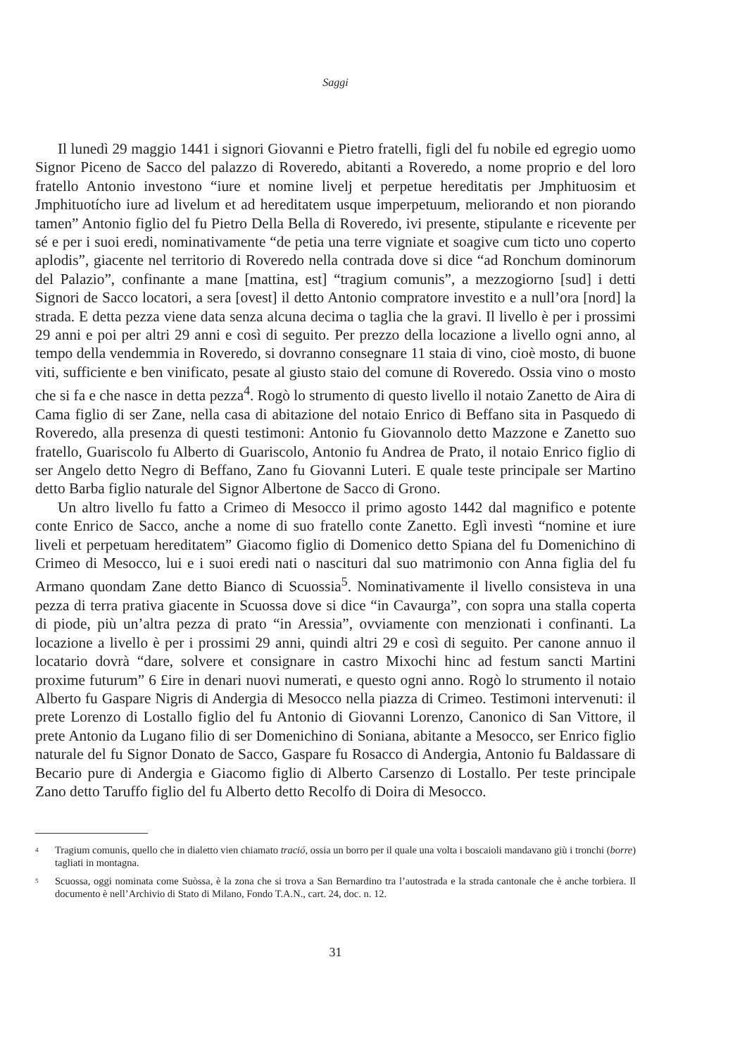Saggi
Il lunedì 29 maggio 1441 i signori Giovanni e Pietro fratelli, figli del fu nobile ed egregio uomo Signor Piceno de Sacco del palazzo di Roveredo, abitanti a Roveredo, a nome proprio e del loro fratello Antonio investono “iure et nomine livelj et perpetue hereditatis per Jmphituosim et Jmphituotícho iure ad livelum et ad hereditatem usque imperpetuum, meliorando et non piorando tamen” Antonio figlio del fu Pietro Della Bella di Roveredo, ivi presente, stipulante e ricevente per sé e per i suoi eredi, nominativamente “de petia una terre vigniate et soagive cum ticto uno coperto aplodis”, giacente nel territorio di Roveredo nella contrada dove si dice “ad Ronchum dominorum del Palazio”, confinante a mane [mattina, est] “tragium comunis”, a mezzogiorno [sud] i detti Signori de Sacco locatori, a sera [ovest] il detto Antonio compratore investito e a null’ora [nord] la strada. E detta pezza viene data senza alcuna decima o taglia che la gravi. Il livello è per i prossimi 29 anni e poi per altri 29 anni e così di seguito. Per prezzo della locazione a livello ogni anno, al tempo della vendemmia in Roveredo, si dovranno consegnare 11 staia di vino, cioè mosto, di buone viti, sufficiente e ben vinificato, pesate al giusto staio del comune di Roveredo. Ossia vino o mosto che si fa e che nasce in detta pezza<sup>4</sup>. Rogò lo strumento di questo livello il notaio Zanetto de Aira di Cama figlio di ser Zane, nella casa di abitazione del notaio Enrico di Beffano sita in Pasquedo di Roveredo, alla presenza di questi testimoni: Antonio fu Giovannolo detto Mazzone e Zanetto suo fratello, Guariscolo fu Alberto di Guariscolo, Antonio fu Andrea de Prato, il notaio Enrico figlio di ser Angelo detto Negro di Beffano, Zano fu Giovanni Luteri. E quale teste principale ser Martino detto Barba figlio naturale del Signor Albertone de Sacco di Grono.
Un altro livello fu fatto a Crimeo di Mesocco il primo agosto 1442 dal magnifico e potente conte Enrico de Sacco, anche a nome di suo fratello conte Zanetto. Eglì investì “nomine et iure liveli et perpetuam hereditatem” Giacomo figlio di Domenico detto Spiana del fu Domenichino di Crimeo di Mesocco, lui e i suoi eredi nati o nascituri dal suo matrimonio con Anna figlia del fu Armano quondam Zane detto Bianco di Scuossia<sup>5</sup>. Nominativamente il livello consisteva in una pezza di terra prativa giacente in Scuossa dove si dice “in Cavaurga”, con sopra una stalla coperta di piode, più un’altra pezza di prato “in Aressia”, ovviamente con menzionati i confinanti. La locazione a livello è per i prossimi 29 anni, quindi altri 29 e così di seguito. Per canone annuo il locatario dovrà “dare, solvere et consignare in castro Mixochi hinc ad festum sancti Martini proxime futurum” 6 £ire in denari nuovi numerati, e questo ogni anno. Rogò lo strumento il notaio Alberto fu Gaspare Nigris di Andergia di Mesocco nella piazza di Crimeo. Testimoni intervenuti: il prete Lorenzo di Lostallo figlio del fu Antonio di Giovanni Lorenzo, Canonico di San Vittore, il prete Antonio da Lugano filio di ser Domenichino di Soniana, abitante a Mesocco, ser Enrico figlio naturale del fu Signor Donato de Sacco, Gaspare fu Rosacco di Andergia, Antonio fu Baldassare di Becario pure di Andergia e Giacomo figlio di Alberto Carsenzo di Lostallo. Per teste principale Zano detto Taruffo figlio del fu Alberto detto Recolfo di Doira di Mesocco.
<sup>4</sup>
Tragium comunis, quello che in dialetto vien chiamato tració, ossia un borro per il quale una volta i boscaioli mandavano giù i tronchi (borre) tagliati in montagna.
<sup>5</sup>
Scuossa, oggi nominata come Suòssa, è la zona che si trova a San Bernardino tra l’autostrada e la strada cantonale che è anche torbiera. Il documento è nell’Archivio di Stato di Milano, Fondo T.A.N., cart. 24, doc. n. 12.
31